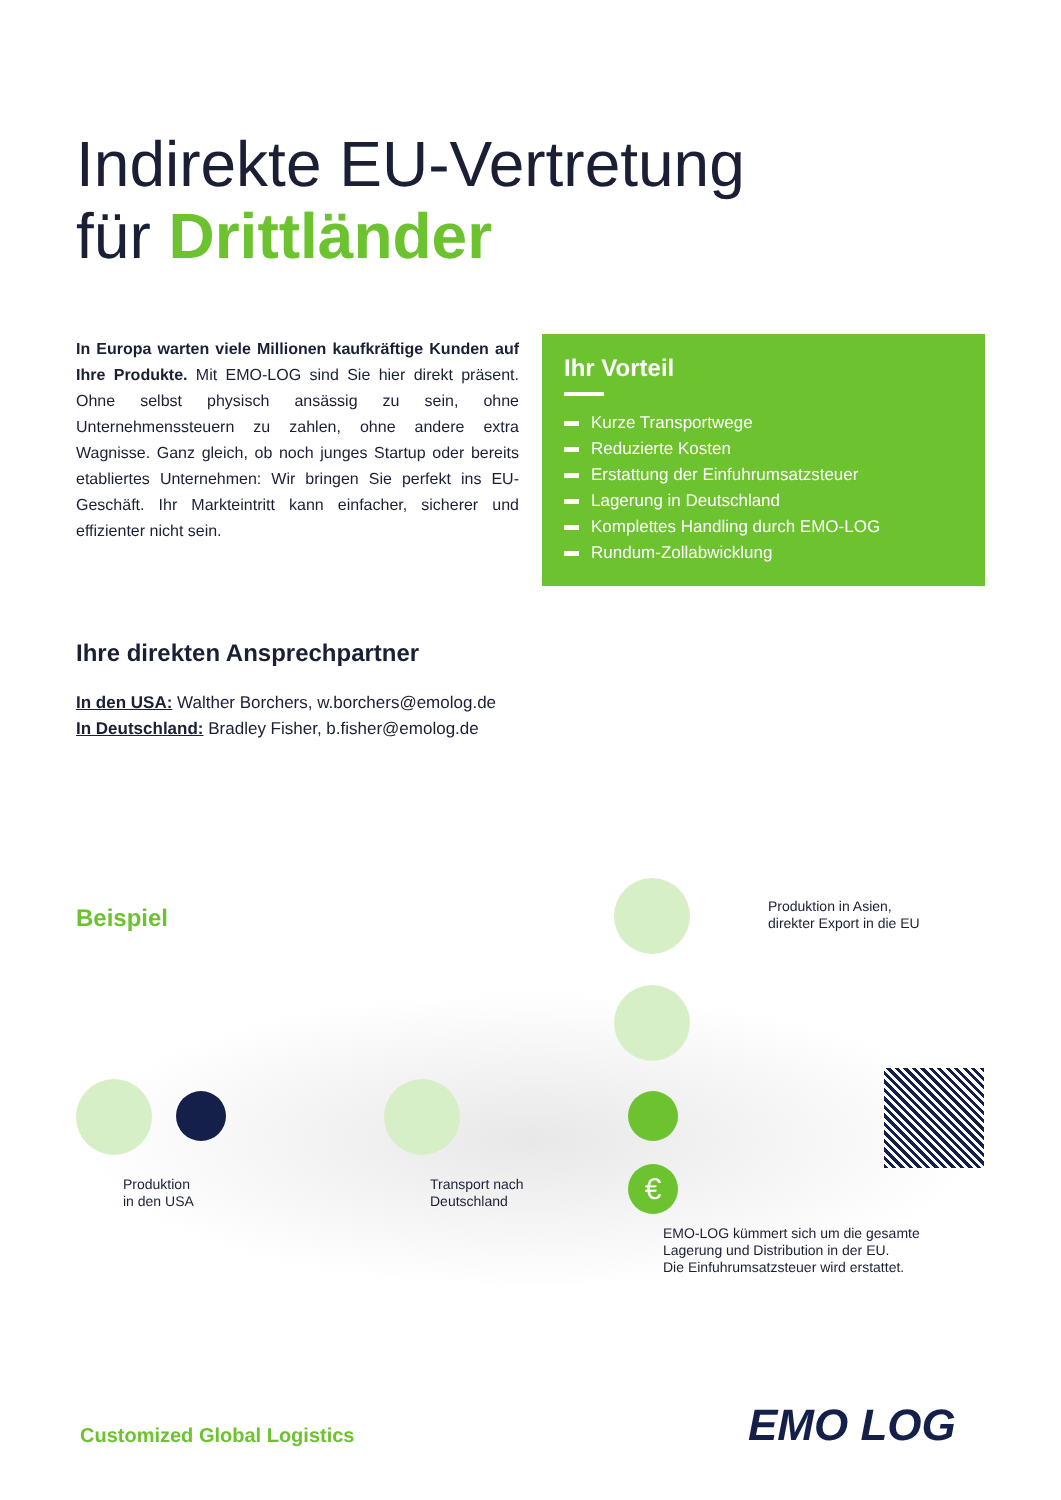Indirekte EU-Vertretung
für Drittländer
In Europa warten viele Millionen kaufkräftige Kunden auf Ihre Produkte. Mit EMO-LOG sind Sie hier direkt präsent. Ohne selbst physisch ansässig zu sein, ohne Unternehmenssteuern zu zahlen, ohne andere extra Wagnisse. Ganz gleich, ob noch junges Startup oder bereits etabliertes Unternehmen: Wir bringen Sie perfekt ins EU-Geschäft. Ihr Markteintritt kann einfacher, sicherer und effizienter nicht sein.
Ihr Vorteil
Kurze Transportwege
Reduzierte Kosten
Erstattung der Einfuhrumsatzsteuer
Lagerung in Deutschland
Komplettes Handling durch EMO-LOG
Rundum-Zollabwicklung
Ihre direkten Ansprechpartner
In den USA: Walther Borchers, w.borchers@emolog.de
In Deutschland: Bradley Fisher, b.fisher@emolog.de
Beispiel
€
Produktion in Asien,
direkter Export in die EU
Produktion
in den USA
Transport nach
Deutschland
EMO-LOG kümmert sich um die gesamte
Lagerung und Distribution in der EU.
Die Einfuhrumsatzsteuer wird erstattet.
Customized Global Logistics EMO LOG